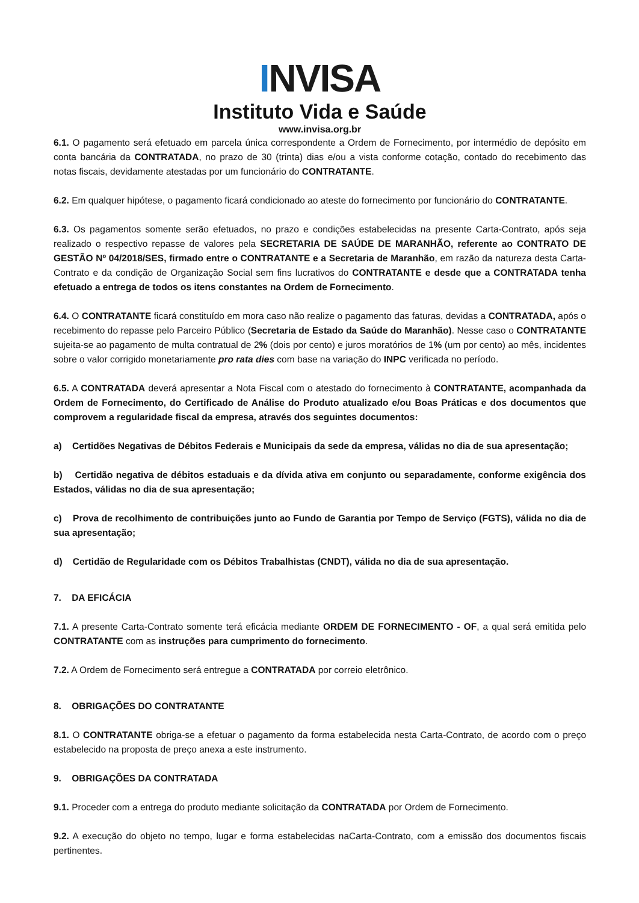INVISA
Instituto Vida e Saúde
www.invisa.org.br
6.1. O pagamento será efetuado em parcela única correspondente a Ordem de Fornecimento, por intermédio de depósito em conta bancária da CONTRATADA, no prazo de 30 (trinta) dias e/ou a vista conforme cotação, contado do recebimento das notas fiscais, devidamente atestadas por um funcionário do CONTRATANTE.
6.2. Em qualquer hipótese, o pagamento ficará condicionado ao ateste do fornecimento por funcionário do CONTRATANTE.
6.3. Os pagamentos somente serão efetuados, no prazo e condições estabelecidas na presente Carta-Contrato, após seja realizado o respectivo repasse de valores pela SECRETARIA DE SAÚDE DE MARANHÃO, referente ao CONTRATO DE GESTÃO Nº 04/2018/SES, firmado entre o CONTRATANTE e a Secretaria de Maranhão, em razão da natureza desta Carta-Contrato e da condição de Organização Social sem fins lucrativos do CONTRATANTE e desde que a CONTRATADA tenha efetuado a entrega de todos os itens constantes na Ordem de Fornecimento.
6.4. O CONTRATANTE ficará constituído em mora caso não realize o pagamento das faturas, devidas a CONTRATADA, após o recebimento do repasse pelo Parceiro Público (Secretaria de Estado da Saúde do Maranhão). Nesse caso o CONTRATANTE sujeita-se ao pagamento de multa contratual de 2% (dois por cento) e juros moratórios de 1% (um por cento) ao mês, incidentes sobre o valor corrigido monetariamente pro rata dies com base na variação do INPC verificada no período.
6.5. A CONTRATADA deverá apresentar a Nota Fiscal com o atestado do fornecimento à CONTRATANTE, acompanhada da Ordem de Fornecimento, do Certificado de Análise do Produto atualizado e/ou Boas Práticas e dos documentos que comprovem a regularidade fiscal da empresa, através dos seguintes documentos:
a) Certidões Negativas de Débitos Federais e Municipais da sede da empresa, válidas no dia de sua apresentação;
b) Certidão negativa de débitos estaduais e da dívida ativa em conjunto ou separadamente, conforme exigência dos Estados, válidas no dia de sua apresentação;
c) Prova de recolhimento de contribuições junto ao Fundo de Garantia por Tempo de Serviço (FGTS), válida no dia de sua apresentação;
d) Certidão de Regularidade com os Débitos Trabalhistas (CNDT), válida no dia de sua apresentação.
7. DA EFICÁCIA
7.1. A presente Carta-Contrato somente terá eficácia mediante ORDEM DE FORNECIMENTO - OF, a qual será emitida pelo CONTRATANTE com as instruções para cumprimento do fornecimento.
7.2. A Ordem de Fornecimento será entregue a CONTRATADA por correio eletrônico.
8. OBRIGAÇÕES DO CONTRATANTE
8.1. O CONTRATANTE obriga-se a efetuar o pagamento da forma estabelecida nesta Carta-Contrato, de acordo com o preço estabelecido na proposta de preço anexa a este instrumento.
9. OBRIGAÇÕES DA CONTRATADA
9.1. Proceder com a entrega do produto mediante solicitação da CONTRATADA por Ordem de Fornecimento.
9.2. A execução do objeto no tempo, lugar e forma estabelecidas naCarta-Contrato, com a emissão dos documentos fiscais pertinentes.